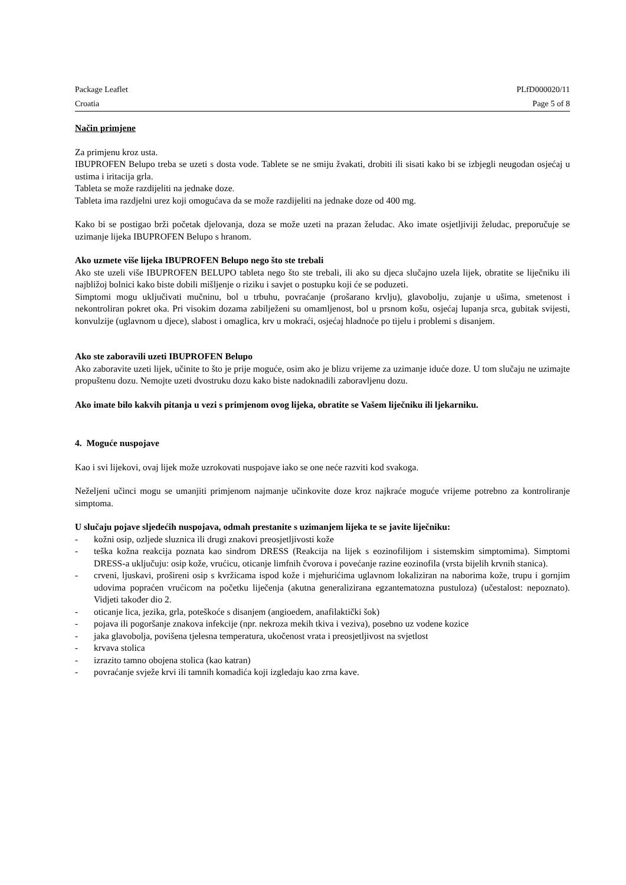Package Leaflet PLfD000020/11
Croatia Page 5 of 8
Način primjene
Za primjenu kroz usta.
IBUPROFEN Belupo treba se uzeti s dosta vode. Tablete se ne smiju žvakati, drobiti ili sisati kako bi se izbjegli neugodan osjećaj u ustima i iritacija grla.
Tableta se može razdijeliti na jednake doze.
Tableta ima razdjelni urez koji omogućava da se može razdijeliti na jednake doze od 400 mg.
Kako bi se postigao brži početak djelovanja, doza se može uzeti na prazan želudac. Ako imate osjetljiviji želudac, preporučuje se uzimanje lijeka IBUPROFEN Belupo s hranom.
Ako uzmete više lijeka IBUPROFEN Belupo nego što ste trebali
Ako ste uzeli više IBUPROFEN BELUPO tableta nego što ste trebali, ili ako su djeca slučajno uzela lijek, obratite se liječniku ili najbližoj bolnici kako biste dobili mišljenje o riziku i savjet o postupku koji će se poduzeti.
Simptomi mogu uključivati mučninu, bol u trbuhu, povraćanje (prošarano krvlju), glavobolju, zujanje u ušima, smetenost i nekontroliran pokret oka. Pri visokim dozama zabilježeni su omamljenost, bol u prsnom košu, osjećaj lupanja srca, gubitak svijesti, konvulzije (uglavnom u djece), slabost i omaglica, krv u mokraći, osjećaj hladnoće po tijelu i problemi s disanjem.
Ako ste zaboravili uzeti IBUPROFEN Belupo
Ako zaboravite uzeti lijek, učinite to što je prije moguće, osim ako je blizu vrijeme za uzimanje iduće doze. U tom slučaju ne uzimajte propuštenu dozu. Nemojte uzeti dvostruku dozu kako biste nadoknadili zaboravljenu dozu.
Ako imate bilo kakvih pitanja u vezi s primjenom ovog lijeka, obratite se Vašem liječniku ili ljekarniku.
4. Moguće nuspojave
Kao i svi lijekovi, ovaj lijek može uzrokovati nuspojave iako se one neće razviti kod svakoga.
Neželjeni učinci mogu se umanjiti primjenom najmanje učinkovite doze kroz najkraće moguće vrijeme potrebno za kontroliranje simptoma.
U slučaju pojave sljedećih nuspojava, odmah prestanite s uzimanjem lijeka te se javite liječniku:
- kožni osip, ozljede sluznica ili drugi znakovi preosjetljivosti kože
- teška kožna reakcija poznata kao sindrom DRESS (Reakcija na lijek s eozinofilijom i sistemskim simptomima). Simptomi DRESS-a uključuju: osip kože, vrućicu, oticanje limfnih čvorova i povećanje razine eozinofila (vrsta bijelih krvnih stanica).
- crveni, ljuskavi, prošireni osip s kvržicama ispod kože i mjehurićima uglavnom lokaliziran na naborima kože, trupu i gornjim udovima popraćen vrućicom na početku liječenja (akutna generalizirana egzantematozna pustuloza) (učestalost: nepoznato). Vidjeti također dio 2.
- oticanje lica, jezika, grla, poteškoće s disanjem (angioedem, anafilaktički šok)
- pojava ili pogoršanje znakova infekcije (npr. nekroza mekih tkiva i veziva), posebno uz vodene kozice
- jaka glavobolja, povišena tjelesna temperatura, ukočenost vrata i preosjetljivost na svjetlost
- krvava stolica
- izrazito tamno obojena stolica (kao katran)
- povraćanje svježe krvi ili tamnih komadića koji izgledaju kao zrna kave.